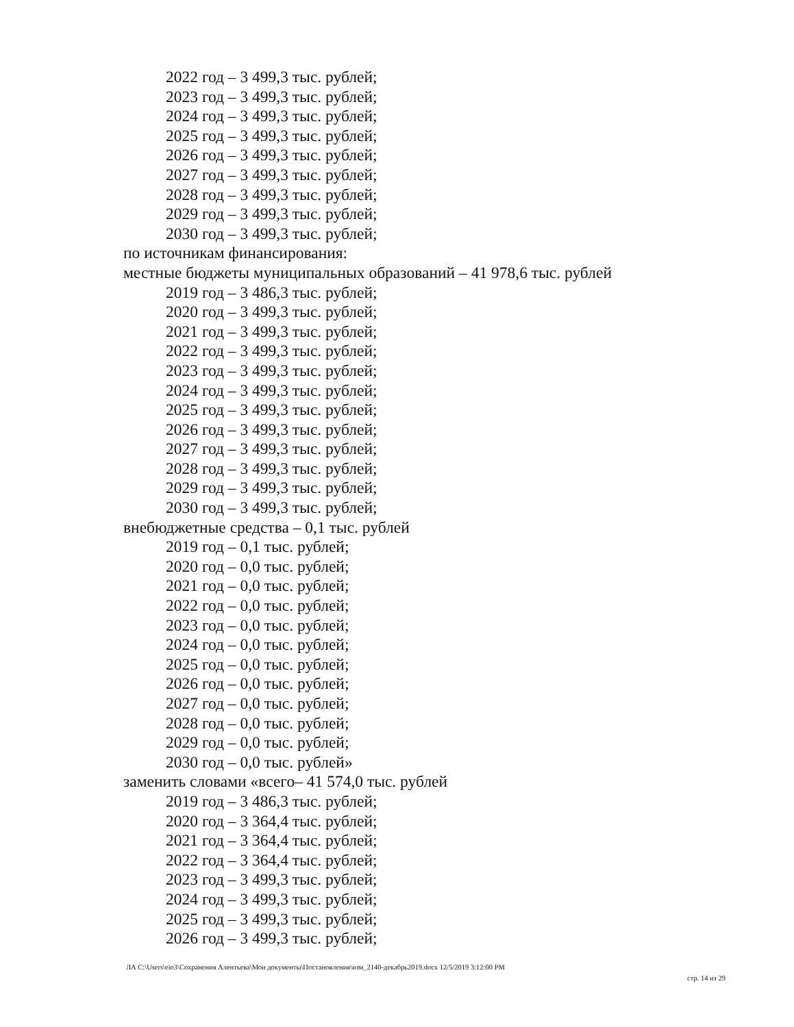2022 год – 3 499,3 тыс. рублей;
2023 год – 3 499,3 тыс. рублей;
2024 год – 3 499,3 тыс. рублей;
2025 год – 3 499,3 тыс. рублей;
2026 год – 3 499,3 тыс. рублей;
2027 год – 3 499,3 тыс. рублей;
2028 год – 3 499,3 тыс. рублей;
2029 год – 3 499,3 тыс. рублей;
2030 год – 3 499,3 тыс. рублей;
по источникам финансирования:
местные бюджеты муниципальных образований – 41 978,6 тыс. рублей
2019 год – 3 486,3 тыс. рублей;
2020 год – 3 499,3 тыс. рублей;
2021 год – 3 499,3 тыс. рублей;
2022 год – 3 499,3 тыс. рублей;
2023 год – 3 499,3 тыс. рублей;
2024 год – 3 499,3 тыс. рублей;
2025 год – 3 499,3 тыс. рублей;
2026 год – 3 499,3 тыс. рублей;
2027 год – 3 499,3 тыс. рублей;
2028 год – 3 499,3 тыс. рублей;
2029 год – 3 499,3 тыс. рублей;
2030 год – 3 499,3 тыс. рублей;
внебюджетные средства – 0,1 тыс. рублей
2019 год – 0,1 тыс. рублей;
2020 год – 0,0 тыс. рублей;
2021 год – 0,0 тыс. рублей;
2022 год – 0,0 тыс. рублей;
2023 год – 0,0 тыс. рублей;
2024 год – 0,0 тыс. рублей;
2025 год – 0,0 тыс. рублей;
2026 год – 0,0 тыс. рублей;
2027 год – 0,0 тыс. рублей;
2028 год – 0,0 тыс. рублей;
2029 год – 0,0 тыс. рублей;
2030 год – 0,0 тыс. рублей»
заменить словами «всего– 41 574,0 тыс. рублей
2019 год – 3 486,3 тыс. рублей;
2020 год – 3 364,4 тыс. рублей;
2021 год – 3 364,4 тыс. рублей;
2022 год – 3 364,4 тыс. рублей;
2023 год – 3 499,3 тыс. рублей;
2024 год – 3 499,3 тыс. рублей;
2025 год – 3 499,3 тыс. рублей;
2026 год – 3 499,3 тыс. рублей;
ЛА C:\Users\eio3\Сохранения Алентьева\Мои документы\Постановления\изм_2140-декабрь2019.docx 12/5/2019 3:12:00 PM
стр. 14 из 29